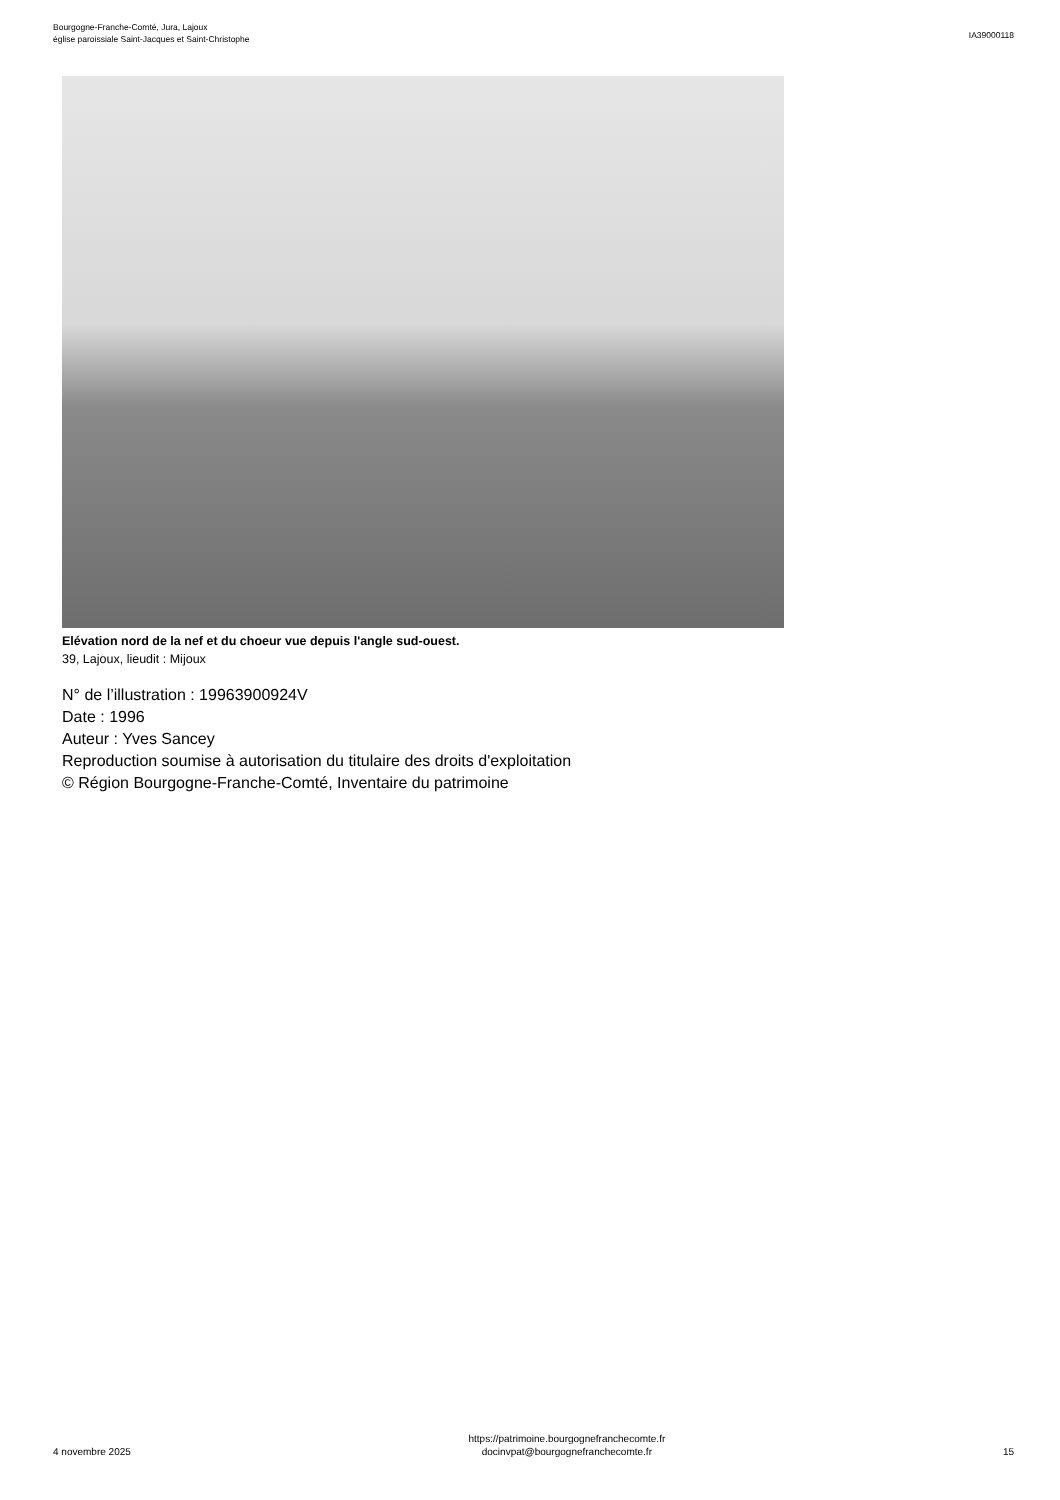Bourgogne-Franche-Comté, Jura, Lajoux
église paroissiale Saint-Jacques et Saint-Christophe
IA39000118
Elévation nord de la nef et du choeur vue depuis l'angle sud-ouest.
39, Lajoux, lieudit : Mijoux
N° de l’illustration : 19963900924V
Date : 1996
Auteur : Yves Sancey
Reproduction soumise à autorisation du titulaire des droits d'exploitation
© Région Bourgogne-Franche-Comté, Inventaire du patrimoine
4 novembre 2025
https://patrimoine.bourgognefranchecomte.fr
docinvpat@bourgognefranchecomte.fr
15